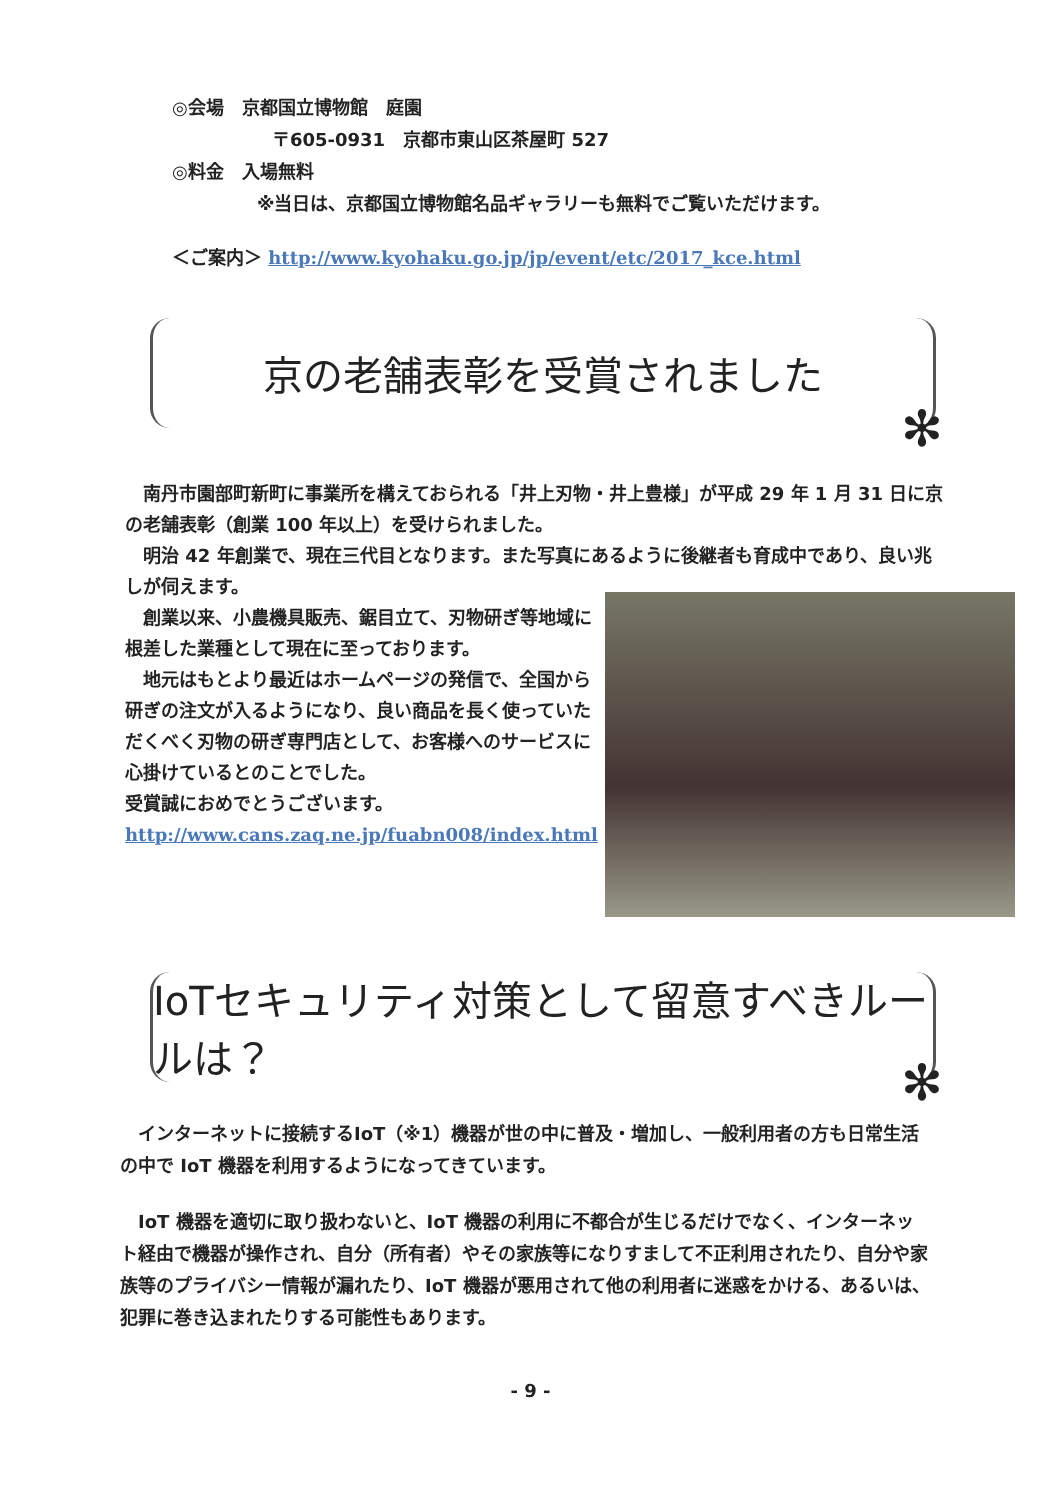◎会場　京都国立博物館　庭園
〒605-0931　京都市東山区茶屋町 527
◎料金　入場無料
※当日は、京都国立博物館名品ギャラリーも無料でご覧いただけます。
＜ご案内＞ http://www.kyohaku.go.jp/jp/event/etc/2017_kce.html
京の老舗表彰を受賞されました
✻
　南丹市園部町新町に事業所を構えておられる「井上刃物・井上豊様」が平成 29 年 1 月 31 日に京の老舗表彰（創業 100 年以上）を受けられました。
　明治 42 年創業で、現在三代目となります。また写真にあるように後継者も育成中であり、良い兆しが伺えます。
　創業以来、小農機具販売、鋸目立て、刃物研ぎ等地域に根差した業種として現在に至っております。
　地元はもとより最近はホームページの発信で、全国から研ぎの注文が入るようになり、良い商品を長く使っていただくべく刃物の研ぎ専門店として、お客様へのサービスに心掛けているとのことでした。
受賞誠におめでとうございます。
http://www.cans.zaq.ne.jp/fuabn008/index.html
IoTセキュリティ対策として留意すべきルールは？
✻
　インターネットに接続するIoT（※1）機器が世の中に普及・増加し、一般利用者の方も日常生活の中で IoT 機器を利用するようになってきています。
　IoT 機器を適切に取り扱わないと、IoT 機器の利用に不都合が生じるだけでなく、インターネット経由で機器が操作され、自分（所有者）やその家族等になりすまして不正利用されたり、自分や家族等のプライバシー情報が漏れたり、IoT 機器が悪用されて他の利用者に迷惑をかける、あるいは、犯罪に巻き込まれたりする可能性もあります。
- 9 -